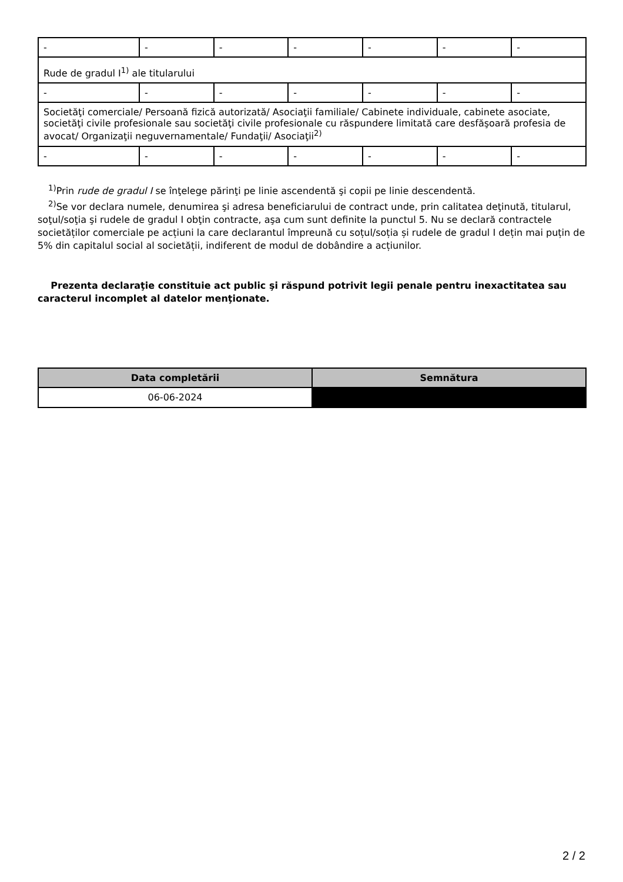| - | - | - | - | - | - | - |
| Rude de gradul I<sup>1)</sup> ale titularului | | | | | | |
| - | - | - | - | - | - | - |
| Societăţi comerciale/ Persoană fizică autorizată/ Asociaţii familiale/ Cabinete individuale, cabinete asociate, societăţi civile profesionale sau societăţi civile profesionale cu răspundere limitată care desfăşoară profesia de avocat/ Organizaţii neguvernamentale/ Fundaţii/ Asociaţii<sup>2)</sup> | | | | | | |
| - | - | - | - | - | - | - |
<sup>1)</sup> Prin rude de gradul I se înţelege părinţi pe linie ascendentă şi copii pe linie descendentă.
<sup>2)</sup> Se vor declara numele, denumirea şi adresa beneficiarului de contract unde, prin calitatea deţinută, titularul, soţul/soţia şi rudele de gradul I obţin contracte, aşa cum sunt definite la punctul 5. Nu se declară contractele societăților comerciale pe acțiuni la care declarantul împreună cu soțul/soția și rudele de gradul I dețin mai puțin de 5% din capitalul social al societății, indiferent de modul de dobândire a acțiunilor.
Prezenta declaraţie constituie act public şi răspund potrivit legii penale pentru inexactitatea sau caracterul incomplet al datelor menţionate.
| Data completării | Semnătura |
| --- | --- |
| 06-06-2024 | |
2 / 2